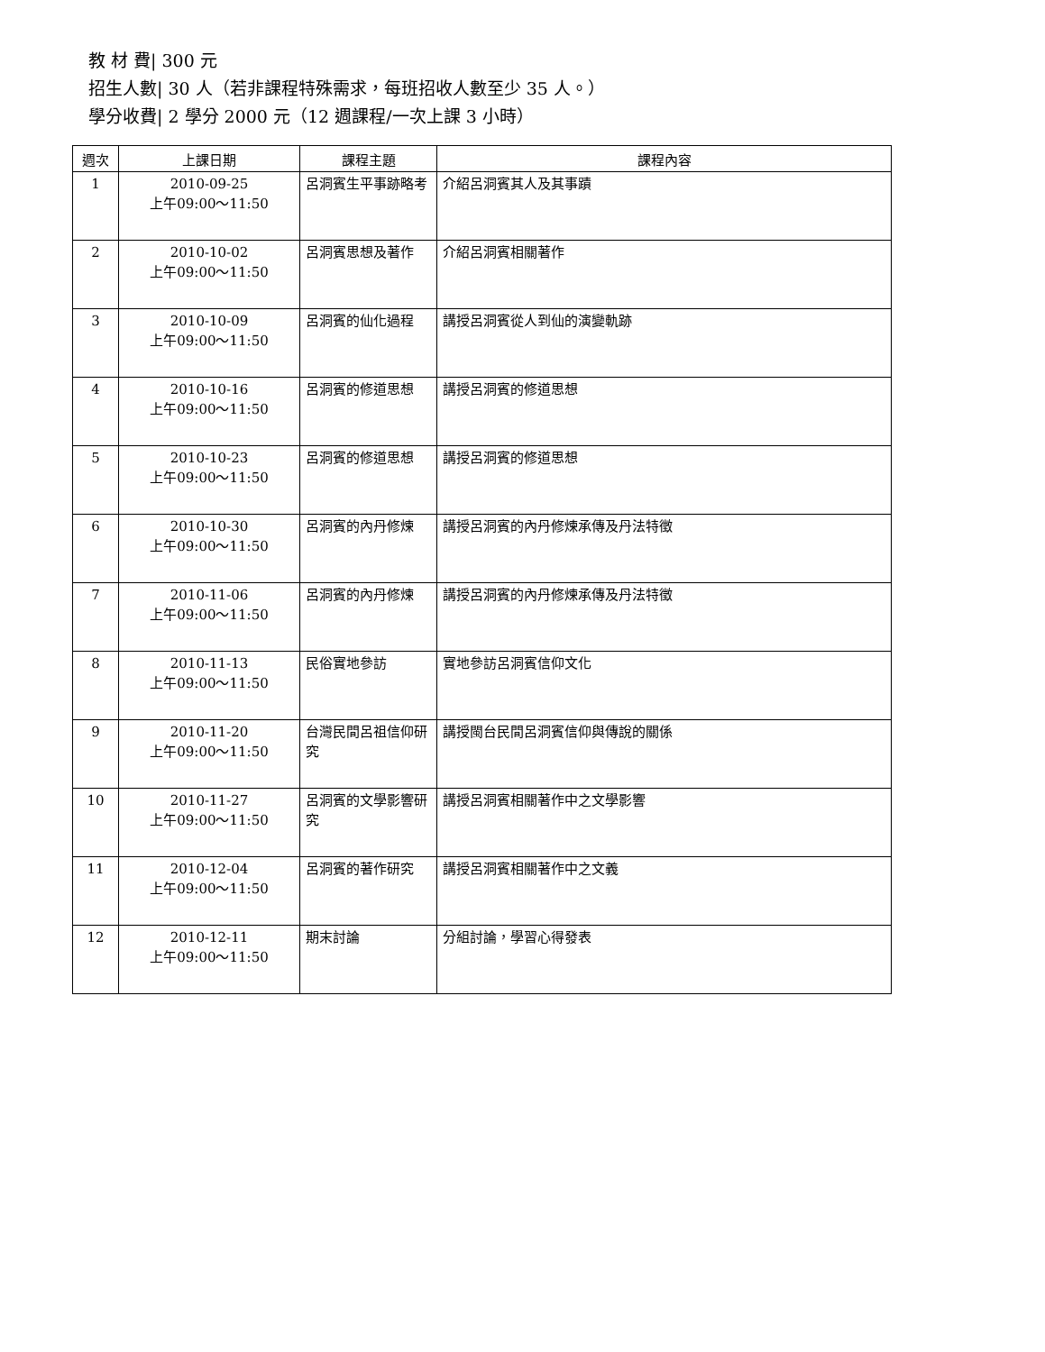教 材 費| 300 元
招生人數| 30 人（若非課程特殊需求，每班招收人數至少 35 人。）
學分收費| 2 學分 2000 元（12 週課程/一次上課 3 小時）
| 週次 | 上課日期 | 課程主題 | 課程內容 |
| --- | --- | --- | --- |
| 1 | 2010-09-25 上午09:00～11:50 | 呂洞賓生平事跡略考 | 介紹呂洞賓其人及其事蹟 |
| 2 | 2010-10-02 上午09:00～11:50 | 呂洞賓思想及著作 | 介紹呂洞賓相關著作 |
| 3 | 2010-10-09 上午09:00～11:50 | 呂洞賓的仙化過程 | 講授呂洞賓從人到仙的演變軌跡 |
| 4 | 2010-10-16 上午09:00～11:50 | 呂洞賓的修道思想 | 講授呂洞賓的修道思想 |
| 5 | 2010-10-23 上午09:00～11:50 | 呂洞賓的修道思想 | 講授呂洞賓的修道思想 |
| 6 | 2010-10-30 上午09:00～11:50 | 呂洞賓的內丹修煉 | 講授呂洞賓的內丹修煉承傳及丹法特徵 |
| 7 | 2010-11-06 上午09:00～11:50 | 呂洞賓的內丹修煉 | 講授呂洞賓的內丹修煉承傳及丹法特徵 |
| 8 | 2010-11-13 上午09:00～11:50 | 民俗實地參訪 | 實地參訪呂洞賓信仰文化 |
| 9 | 2010-11-20 上午09:00～11:50 | 台灣民間呂祖信仰研究 | 講授閩台民間呂洞賓信仰與傳說的關係 |
| 10 | 2010-11-27 上午09:00～11:50 | 呂洞賓的文學影響研究 | 講授呂洞賓相關著作中之文學影響 |
| 11 | 2010-12-04 上午09:00～11:50 | 呂洞賓的著作研究 | 講授呂洞賓相關著作中之文義 |
| 12 | 2010-12-11 上午09:00～11:50 | 期末討論 | 分組討論，學習心得發表 |